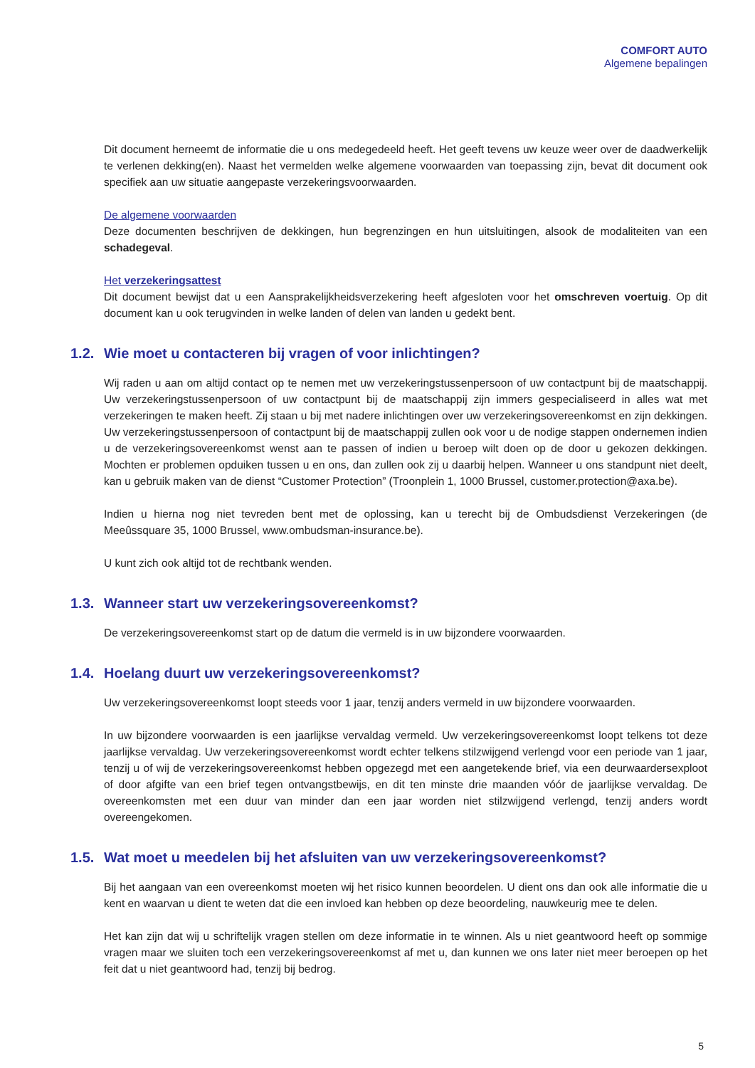COMFORT AUTO
Algemene bepalingen
Dit document herneemt de informatie die u ons medegedeeld heeft. Het geeft tevens uw keuze weer over de daadwerkelijk te verlenen dekking(en). Naast het vermelden welke algemene voorwaarden van toepassing zijn, bevat dit document ook specifiek aan uw situatie aangepaste verzekeringsvoorwaarden.
De algemene voorwaarden
Deze documenten beschrijven de dekkingen, hun begrenzingen en hun uitsluitingen, alsook de modaliteiten van een schadegeval.
Het verzekeringsattest
Dit document bewijst dat u een Aansprakelijkheidsverzekering heeft afgesloten voor het omschreven voertuig. Op dit document kan u ook terugvinden in welke landen of delen van landen u gedekt bent.
1.2. Wie moet u contacteren bij vragen of voor inlichtingen?
Wij raden u aan om altijd contact op te nemen met uw verzekeringstussenpersoon of uw contactpunt bij de maatschappij. Uw verzekeringstussenpersoon of uw contactpunt bij de maatschappij zijn immers gespecialiseerd in alles wat met verzekeringen te maken heeft. Zij staan u bij met nadere inlichtingen over uw verzekeringsovereenkomst en zijn dekkingen. Uw verzekeringstussenpersoon of contactpunt bij de maatschappij zullen ook voor u de nodige stappen ondernemen indien u de verzekeringsovereenkomst wenst aan te passen of indien u beroep wilt doen op de door u gekozen dekkingen. Mochten er problemen opduiken tussen u en ons, dan zullen ook zij u daarbij helpen. Wanneer u ons standpunt niet deelt, kan u gebruik maken van de dienst “Customer Protection” (Troonplein 1, 1000 Brussel, customer.protection@axa.be).
Indien u hierna nog niet tevreden bent met de oplossing, kan u terecht bij de Ombudsdienst Verzekeringen (de Meeûssquare 35, 1000 Brussel, www.ombudsman-insurance.be).
U kunt zich ook altijd tot de rechtbank wenden.
1.3. Wanneer start uw verzekeringsovereenkomst?
De verzekeringsovereenkomst start op de datum die vermeld is in uw bijzondere voorwaarden.
1.4. Hoelang duurt uw verzekeringsovereenkomst?
Uw verzekeringsovereenkomst loopt steeds voor 1 jaar, tenzij anders vermeld in uw bijzondere voorwaarden.
In uw bijzondere voorwaarden is een jaarlijkse vervaldag vermeld. Uw verzekeringsovereenkomst loopt telkens tot deze jaarlijkse vervaldag. Uw verzekeringsovereenkomst wordt echter telkens stilzwijgend verlengd voor een periode van 1 jaar, tenzij u of wij de verzekeringsovereenkomst hebben opgezegd met een aangetekende brief, via een deurwaardersexploot of door afgifte van een brief tegen ontvangstbewijs, en dit ten minste drie maanden vóór de jaarlijkse vervaldag. De overeenkomsten met een duur van minder dan een jaar worden niet stilzwijgend verlengd, tenzij anders wordt overeengekomen.
1.5. Wat moet u meedelen bij het afsluiten van uw verzekeringsovereenkomst?
Bij het aangaan van een overeenkomst moeten wij het risico kunnen beoordelen. U dient ons dan ook alle informatie die u kent en waarvan u dient te weten dat die een invloed kan hebben op deze beoordeling, nauwkeurig mee te delen.
Het kan zijn dat wij u schriftelijk vragen stellen om deze informatie in te winnen. Als u niet geantwoord heeft op sommige vragen maar we sluiten toch een verzekeringsovereenkomst af met u, dan kunnen we ons later niet meer beroepen op het feit dat u niet geantwoord had, tenzij bij bedrog.
5